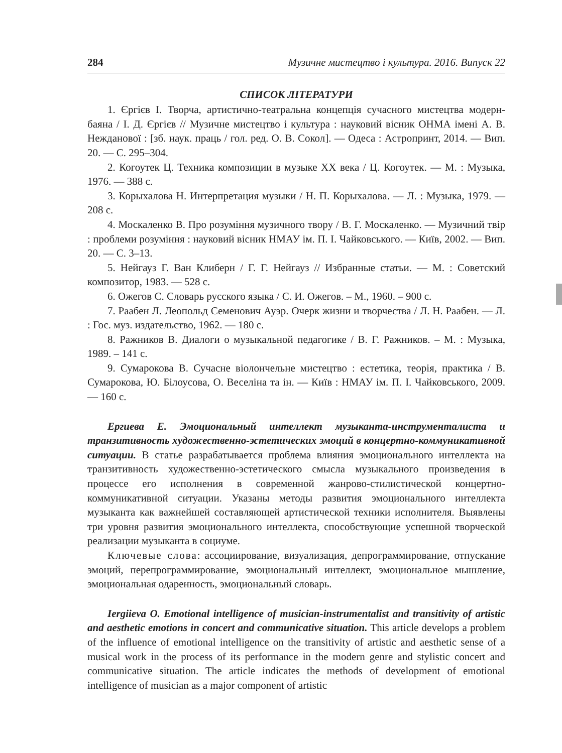284 Музичне мистецтво і культура. 2016. Випуск 22
СПИСОК ЛІТЕРАТУРИ
1. Єргієв І. Творча, артистично-театральна концепція сучасного мистецтва модерн-баяна / І. Д. Єргієв // Музичне мистецтво і культура : науковий вісник ОНМА імені А. В. Нежданової : [зб. наук. праць / гол. ред. О. В. Сокол]. — Одеса : Астропринт, 2014. — Вип. 20. — С. 295–304.
2. Когоутек Ц. Техника композиции в музыке ХХ века / Ц. Когоутек. — М. : Музыка, 1976. — 388 с.
3. Корыхалова Н. Интерпретация музыки / Н. П. Корыхалова. — Л. : Музыка, 1979. — 208 с.
4. Москаленко В. Про розуміння музичного твору / В. Г. Москаленко. — Музичний твір : проблеми розуміння : науковий вісник НМАУ ім. П. І. Чайковського. — Київ, 2002. — Вип. 20. — С. 3–13.
5. Нейгауз Г. Ван Клиберн / Г. Г. Нейгауз // Избранные статьи. — М. : Советский композитор, 1983. — 528 с.
6. Ожегов С. Словарь русского языка / С. И. Ожегов. – М., 1960. – 900 с.
7. Раабен Л. Леопольд Семенович Ауэр. Очерк жизни и творчества / Л. Н. Раабен. — Л. : Гос. муз. издательство, 1962. — 180 с.
8. Ражников В. Диалоги о музыкальной педагогике / В. Г. Ражников. – М. : Музыка, 1989. – 141 с.
9. Сумарокова В. Сучасне віолончельне мистецтво : естетика, теорія, практика / В. Сумарокова, Ю. Білоусова, О. Веселіна та ін. — Київ : НМАУ ім. П. І. Чайковського, 2009. — 160 с.
Ергиева Е. Эмоциональный интеллект музыканта-инструменталиста и транзитивность художественно-эстетических эмоций в концертно-коммуникативной ситуации. В статье разрабатывается проблема влияния эмоционального интеллекта на транзитивность художественно-эстетического смысла музыкального произведения в процессе его исполнения в современной жанрово-стилистической концертно-коммуникативной ситуации. Указаны методы развития эмоционального интеллекта музыканта как важнейшей составляющей артистической техники исполнителя. Выявлены три уровня развития эмоционального интеллекта, способствующие успешной творческой реализации музыканта в социуме.
Ключевые слова: ассоциирование, визуализация, депрограммирование, отпускание эмоций, перепрограммирование, эмоциональный интеллект, эмоциональное мышление, эмоциональная одаренность, эмоциональный словарь.
Iergiieva O. Emotional intelligence of musician-instrumentalist and transitivity of artistic and aesthetic emotions in concert and communicative situation. This article develops a problem of the influence of emotional intelligence on the transitivity of artistic and aesthetic sense of a musical work in the process of its performance in the modern genre and stylistic concert and communicative situation. The article indicates the methods of development of emotional intelligence of musician as a major component of artistic